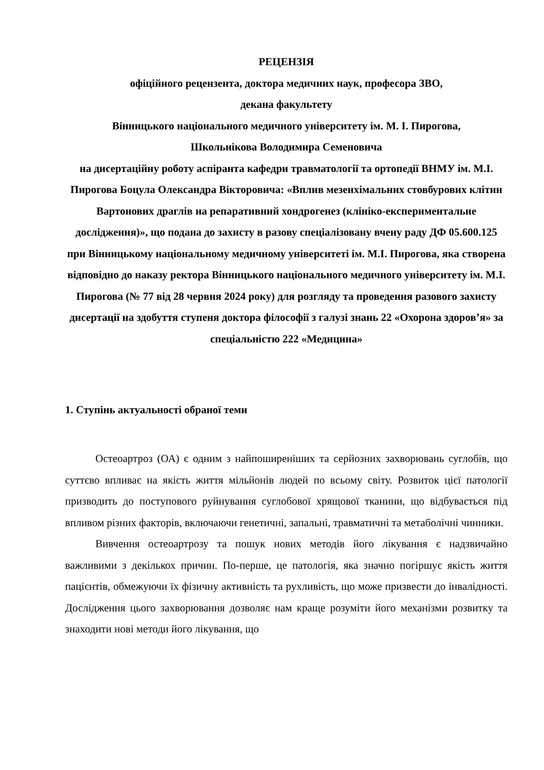РЕЦЕНЗІЯ
офіційного рецензента, доктора медичних наук, професора ЗВО,
декана факультету
Вінницького національного медичного університету ім. М. І. Пирогова,
Школьнікова Володимира Семеновича
на дисертаційну роботу аспіранта кафедри травматології та ортопедії ВНМУ ім. М.І. Пирогова Боцула Олександра Вікторовича: «Вплив мезенхімальних стовбурових клітин Вартонових драглів на репаративний хондрогенез (клініко-експериментальне дослідження)», що подана до захисту в разову спеціалізовану вчену раду ДФ 05.600.125 при Вінницькому національному медичному університеті ім. М.І. Пирогова, яка створена відповідно до наказу ректора Вінницького національного медичного університету ім. М.І. Пирогова (№ 77 від 28 червня 2024 року) для розгляду та проведення разового захисту дисертації на здобуття ступеня доктора філософії з галузі знань 22 «Охорона здоров’я» за спеціальністю 222 «Медицина»
1. Ступінь актуальності обраної теми
Остеоартроз (ОА) є одним з найпоширеніших та серйозних захворювань суглобів, що суттєво впливає на якість життя мільйонів людей по всьому світу. Розвиток цієї патології призводить до поступового руйнування суглобової хрящової тканини, що відбувається під впливом різних факторів, включаючи генетичні, запальні, травматичні та метаболічні чинники.
Вивчення остеоартрозу та пошук нових методів його лікування є надзвичайно важливими з декількох причин. По-перше, це патологія, яка значно погіршує якість життя пацієнтів, обмежуючи їх фізичну активність та рухливість, що може призвести до інвалідності. Дослідження цього захворювання дозволяє нам краще розуміти його механізми розвитку та знаходити нові методи його лікування, що